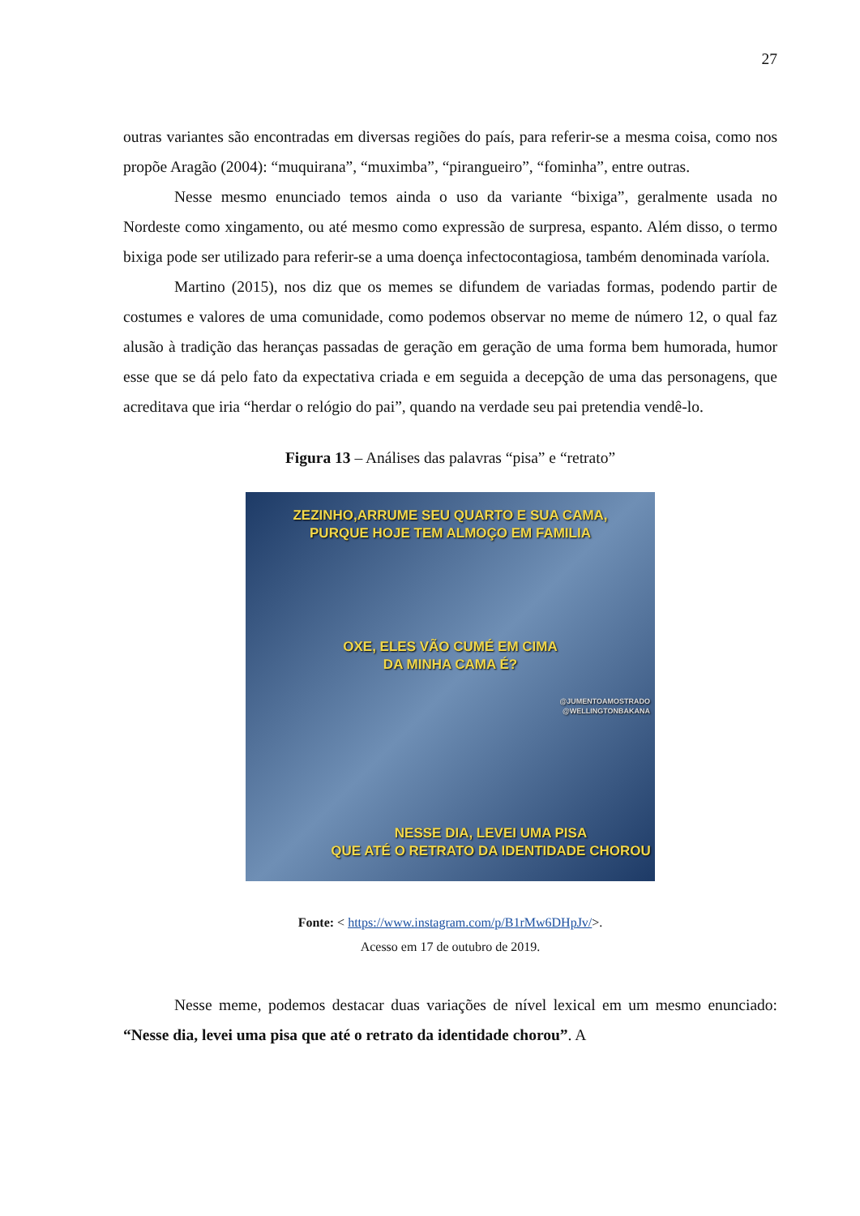27
outras variantes são encontradas em diversas regiões do país, para referir-se a mesma coisa, como nos propõe Aragão (2004): “muquirana”, “muximba”, “pirangueiro”, “fominha”, entre outras.
Nesse mesmo enunciado temos ainda o uso da variante “bixiga”, geralmente usada no Nordeste como xingamento, ou até mesmo como expressão de surpresa, espanto. Além disso, o termo bixiga pode ser utilizado para referir-se a uma doença infectocontagiosa, também denominada varíola.
Martino (2015), nos diz que os memes se difundem de variadas formas, podendo partir de costumes e valores de uma comunidade, como podemos observar no meme de número 12, o qual faz alusão à tradição das heranças passadas de geração em geração de uma forma bem humorada, humor esse que se dá pelo fato da expectativa criada e em seguida a decepção de uma das personagens, que acreditava que iria “herdar o relógio do pai”, quando na verdade seu pai pretendia vendê-lo.
Figura 13 – Análises das palavras “pisa” e “retrato”
ZEZINHO,ARRUME SEU QUARTO E SUA CAMA,
PURQUE HOJE TEM ALMOÇO EM FAMILIA
OXE, ELES VÃO CUMÉ EM CIMA
DA MINHA CAMA É?
@JUMENTOAMOSTRADO
@WELLINGTONBAKANA
NESSE DIA, LEVEI UMA PISA
QUE ATÉ O RETRATO DA IDENTIDADE CHOROU
Fonte: < https://www.instagram.com/p/B1rMw6DHpJv/>.
Acesso em 17 de outubro de 2019.
Nesse meme, podemos destacar duas variações de nível lexical em um mesmo enunciado: “Nesse dia, levei uma pisa que até o retrato da identidade chorou”. A